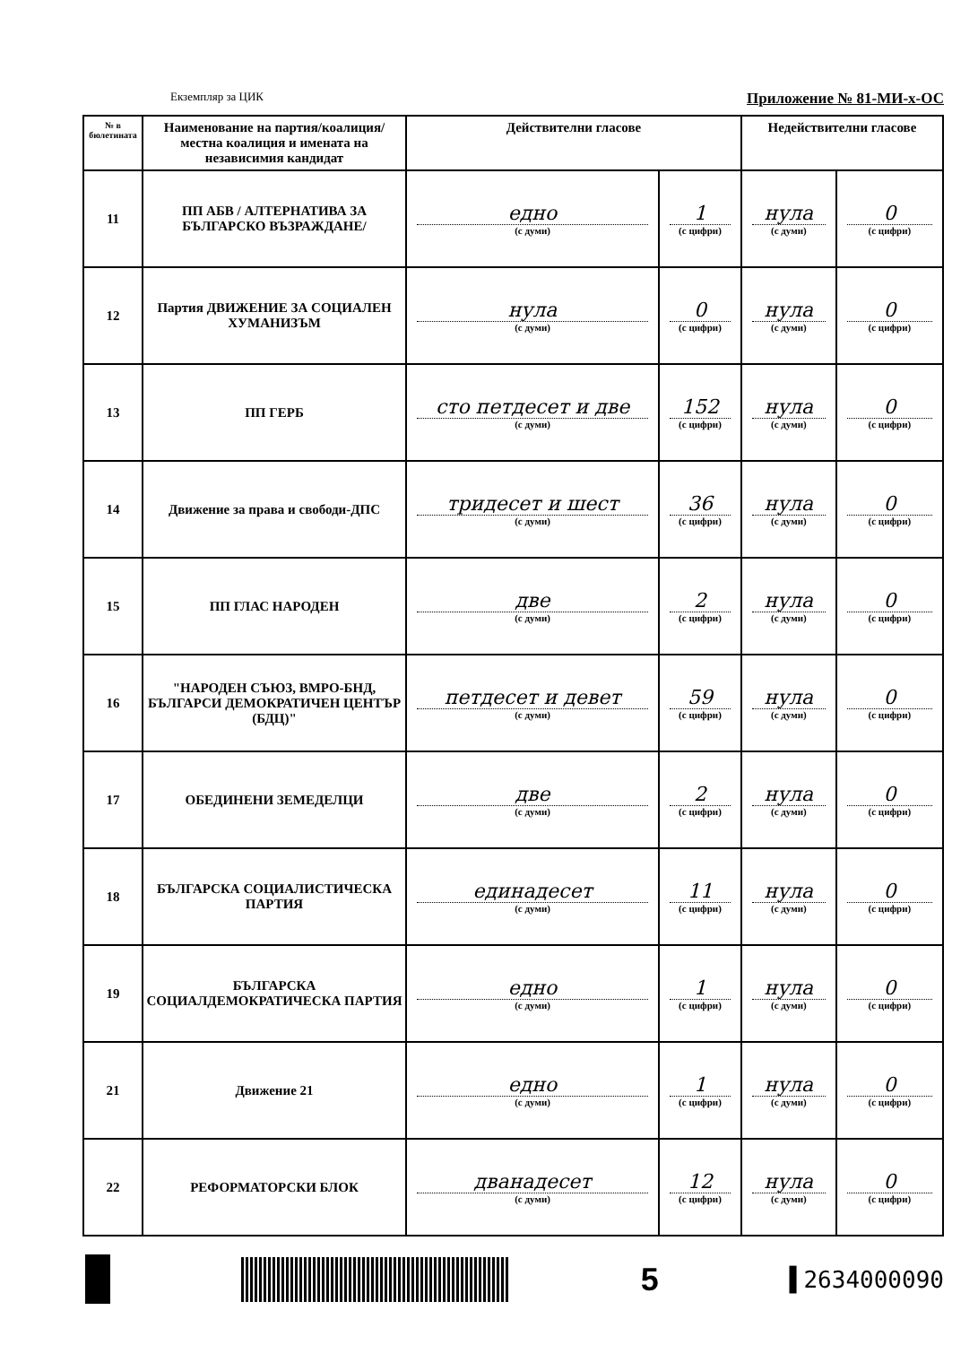Екземпляр за ЦИК Приложение № 81-МИ-х-ОС
| № в бюлетината | Наименование на партия/коалиция/местна коалиция и имената на независимия кандидат | Действителни гласове | | Недействителни гласове | |
| --- | --- | --- | --- | --- | --- |
| 11 | ПП АБВ / АЛТЕРНАТИВА ЗА БЪЛГАРСКО ВЪЗРАЖДАНЕ/ | едно (с думи) | 1 (с цифри) | нула (с думи) | 0 (с цифри) |
| 12 | Партия ДВИЖЕНИЕ ЗА СОЦИАЛЕН ХУМАНИЗЪМ | нула (с думи) | 0 (с цифри) | нула (с думи) | 0 (с цифри) |
| 13 | ПП ГЕРБ | сто петдесет и две (с думи) | 152 (с цифри) | нула (с думи) | 0 (с цифри) |
| 14 | Движение за права и свободи-ДПС | тридесет и шест (с думи) | 36 (с цифри) | нула (с думи) | 0 (с цифри) |
| 15 | ПП ГЛАС НАРОДЕН | две (с думи) | 2 (с цифри) | нула (с думи) | 0 (с цифри) |
| 16 | "НАРОДЕН СЪЮЗ, ВМРО-БНД, БЪЛГАРСИ ДЕМОКРАТИЧЕН ЦЕНТЪР (БДЦ)" | петдесет и девет (с думи) | 59 (с цифри) | нула (с думи) | 0 (с цифри) |
| 17 | ОБЕДИНЕНИ ЗЕМЕДЕЛЦИ | две (с думи) | 2 (с цифри) | нула (с думи) | 0 (с цифри) |
| 18 | БЪЛГАРСКА СОЦИАЛИСТИЧЕСКА ПАРТИЯ | единадесет (с думи) | 11 (с цифри) | нула (с думи) | 0 (с цифри) |
| 19 | БЪЛГАРСКА СОЦИАЛДЕМОКРАТИЧЕСКА ПАРТИЯ | едно (с думи) | 1 (с цифри) | нула (с думи) | 0 (с цифри) |
| 21 | Движение 21 | едно (с думи) | 1 (с цифри) | нула (с думи) | 0 (с цифри) |
| 22 | РЕФОРМАТОРСКИ БЛОК | дванадесет (с думи) | 12 (с цифри) | нула (с думи) | 0 (с цифри) |
5 ▌2634000090